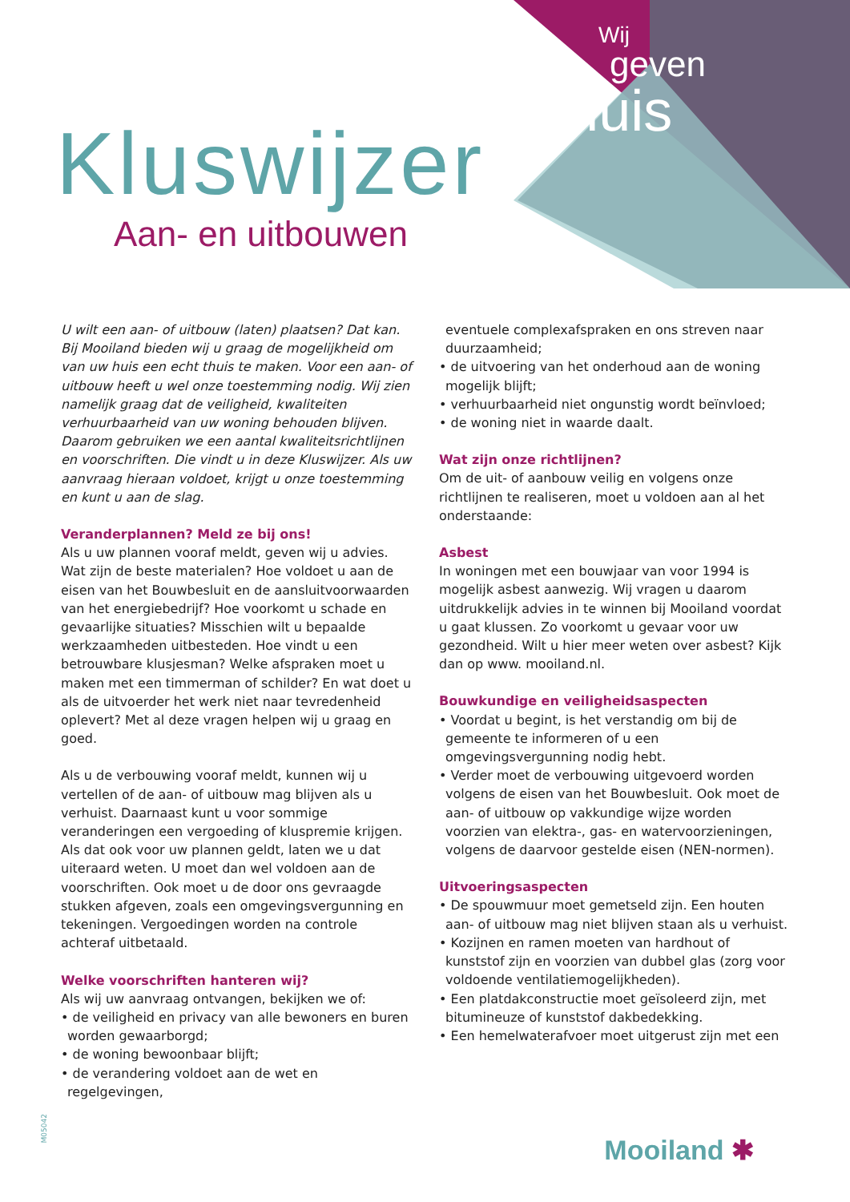Wij
geven
thuis
Kluswijzer
Aan- en uitbouwen
U wilt een aan- of uitbouw (laten) plaatsen? Dat kan. Bij Mooiland bieden wij u graag de mogelijkheid om van uw huis een echt thuis te maken. Voor een aan- of uitbouw heeft u wel onze toestemming nodig. Wij zien namelijk graag dat de veiligheid, kwaliteiten verhuurbaarheid van uw woning behouden blijven. Daarom gebruiken we een aantal kwaliteitsrichtlijnen en voorschriften. Die vindt u in deze Kluswijzer. Als uw aanvraag hieraan voldoet, krijgt u onze toestemming en kunt u aan de slag.
Veranderplannen? Meld ze bij ons!
Als u uw plannen vooraf meldt, geven wij u advies. Wat zijn de beste materialen? Hoe voldoet u aan de eisen van het Bouwbesluit en de aansluitvoorwaarden van het energiebedrijf? Hoe voorkomt u schade en gevaarlijke situaties? Misschien wilt u bepaalde werkzaamheden uitbesteden. Hoe vindt u een betrouwbare klusjesman? Welke afspraken moet u maken met een timmerman of schilder? En wat doet u als de uitvoerder het werk niet naar tevredenheid oplevert? Met al deze vragen helpen wij u graag en goed.
Als u de verbouwing vooraf meldt, kunnen wij u vertellen of de aan- of uitbouw mag blijven als u verhuist. Daarnaast kunt u voor sommige veranderingen een vergoeding of kluspremie krijgen. Als dat ook voor uw plannen geldt, laten we u dat uiteraard weten. U moet dan wel voldoen aan de voorschriften. Ook moet u de door ons gevraagde stukken afgeven, zoals een omgevingsvergunning en tekeningen. Vergoedingen worden na controle achteraf uitbetaald.
Welke voorschriften hanteren wij?
Als wij uw aanvraag ontvangen, bekijken we of:
• de veiligheid en privacy van alle bewoners en buren worden gewaarborgd;
• de woning bewoonbaar blijft;
• de verandering voldoet aan de wet en regelgevingen,
eventuele complexafspraken en ons streven naar duurzaamheid;
• de uitvoering van het onderhoud aan de woning mogelijk blijft;
• verhuurbaarheid niet ongunstig wordt beïnvloed;
• de woning niet in waarde daalt.
Wat zijn onze richtlijnen?
Om de uit- of aanbouw veilig en volgens onze richtlijnen te realiseren, moet u voldoen aan al het onderstaande:
Asbest
In woningen met een bouwjaar van voor 1994 is mogelijk asbest aanwezig. Wij vragen u daarom uitdrukkelijk advies in te winnen bij Mooiland voordat u gaat klussen. Zo voorkomt u gevaar voor uw gezondheid. Wilt u hier meer weten over asbest? Kijk dan op www. mooiland.nl.
Bouwkundige en veiligheidsaspecten
• Voordat u begint, is het verstandig om bij de gemeente te informeren of u een omgevingsvergunning nodig hebt.
• Verder moet de verbouwing uitgevoerd worden volgens de eisen van het Bouwbesluit. Ook moet de aan- of uitbouw op vakkundige wijze worden voorzien van elektra-, gas- en watervoorzieningen, volgens de daarvoor gestelde eisen (NEN-normen).
Uitvoeringsaspecten
• De spouwmuur moet gemetseld zijn. Een houten aan- of uitbouw mag niet blijven staan als u verhuist.
• Kozijnen en ramen moeten van hardhout of kunststof zijn en voorzien van dubbel glas (zorg voor voldoende ventilatiemogelijkheden).
• Een platdakconstructie moet geïsoleerd zijn, met bitumineuze of kunststof dakbedekking.
• Een hemelwaterafvoer moet uitgerust zijn met een
M05042
Mooiland ✱